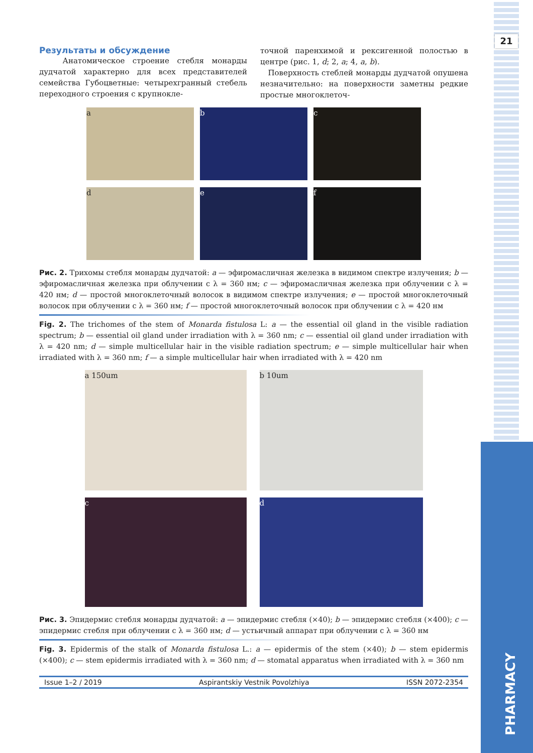21
PHARMACY
Результаты и обсуждение
Анатомическое строение стебля монарды дудчатой характерно для всех представителей семейства Губоцветные: четырехгранный стебель переходного строения с крупнокле-
точной паренхимой и рексигенной полостью в центре (рис. 1, d; 2, a; 4, a, b).
Поверхность стеблей монарды дудчатой опушена незначительно: на поверхности заметны редкие простые многоклеточ-
a b c
d e f
Рис. 2. Трихомы стебля монарды дудчатой: a — эфиромасличная железка в видимом спектре излучения; b — эфиромасличная железка при облучении с λ = 360 нм; c — эфиромасличная железка при облучении с λ = 420 нм; d — простой многоклеточный волосок в видимом спектре излучения; e — простой многоклеточный волосок при облучении с λ = 360 нм; f — простой многоклеточный волосок при облучении с λ = 420 нм
Fig. 2. The trichomes of the stem of Monarda fistulosa L: a — the essential oil gland in the visible radiation spectrum; b — essential oil gland under irradiation with λ = 360 nm; c — essential oil gland under irradiation with λ = 420 nm; d — simple multicellular hair in the visible radiation spectrum; e — simple multicellular hair when irradiated with λ = 360 nm; f — a simple multicellular hair when irradiated with λ = 420 nm
a 150um b 10um
c d
Рис. 3. Эпидермис стебля монарды дудчатой: a — эпидермис стебля (×40); b — эпидермис стебля (×400); c — эпидермис стебля при облучении с λ = 360 нм; d — устьичный аппарат при облучении с λ = 360 нм
Fig. 3. Epidermis of the stalk of Monarda fistulosa L.: a — epidermis of the stem (×40); b — stem epidermis (×400); c — stem epidermis irradiated with λ = 360 nm; d — stomatal apparatus when irradiated with λ = 360 nm
Issue 1–2 / 2019 Aspirantskiy Vestnik Povolzhiya ISSN 2072-2354